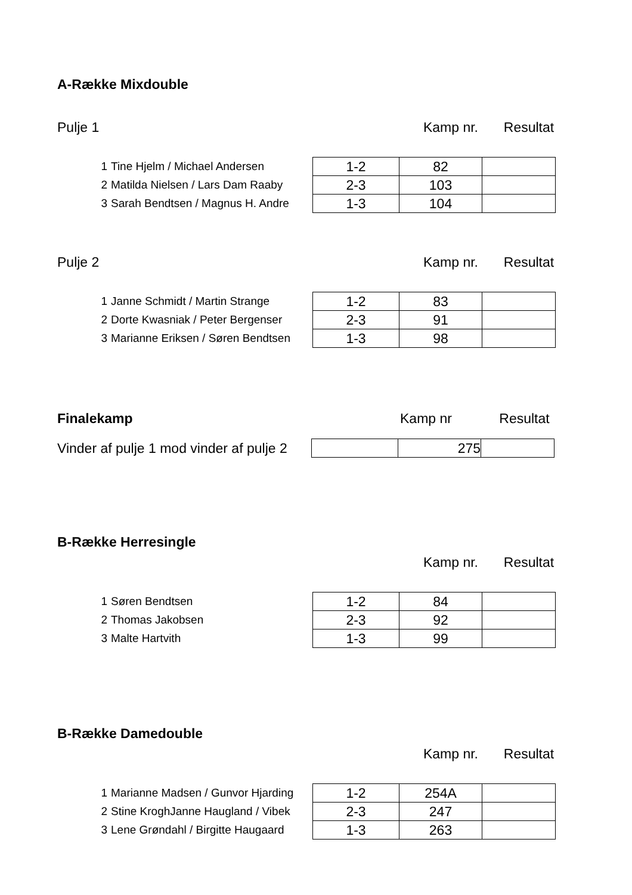A-Række Mixdouble
| Pulje 1 | Kamp nr. | Resultat |
| 1 | Tine Hjelm / Michael Andersen | 1-2 | 82 | |
| 2 | Matilda Nielsen / Lars Dam Raaby | 2-3 | 103 | |
| 3 | Sarah Bendtsen / Magnus H. Andre | 1-3 | 104 | |
| Pulje 2 | Kamp nr. | Resultat |
| 1 | Janne Schmidt / Martin Strange | 1-2 | 83 | |
| 2 | Dorte Kwasniak / Peter Bergenser | 2-3 | 91 | |
| 3 | Marianne Eriksen / Søren Bendtsen | 1-3 | 98 | |
| Finalekamp | Kamp nr | Resultat |
| Vinder af pulje 1 mod vinder af pulje 2 | | 275 | |
B-Række Herresingle
| | Kamp nr. | Resultat |
| 1 | Søren Bendtsen | 1-2 | 84 | |
| 2 | Thomas Jakobsen | 2-3 | 92 | |
| 3 | Malte Hartvith | 1-3 | 99 | |
B-Række Damedouble
| | Kamp nr. | Resultat |
| 1 | Marianne Madsen / Gunvor Hjarding | 1-2 | 254A | |
| 2 | Stine KroghJanne Haugland / Vibek | 2-3 | 247 | |
| 3 | Lene Grøndahl / Birgitte Haugaard | 1-3 | 263 | |